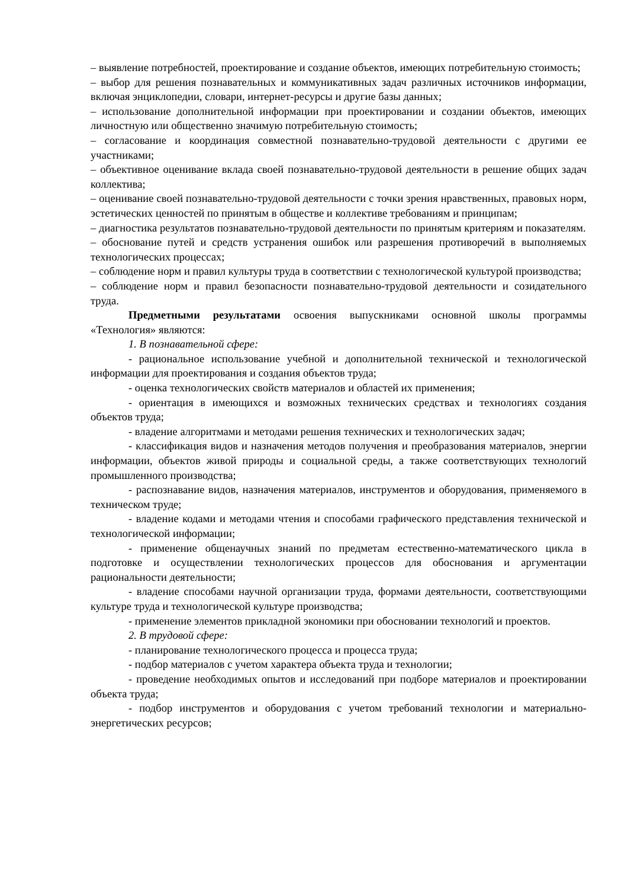– выявление потребностей, проектирование и создание объектов, имеющих потребительную стоимость;
– выбор для решения познавательных и коммуникативных задач различных источников информации, включая энциклопедии, словари, интернет-ресурсы и другие базы данных;
– использование дополнительной информации при проектировании и создании объектов, имеющих личностную или общественно значимую потребительную стоимость;
– согласование и координация совместной познавательно-трудовой деятельности с другими ее участниками;
– объективное оценивание вклада своей познавательно-трудовой деятельности в решение общих задач коллектива;
– оценивание своей познавательно-трудовой деятельности с точки зрения нравственных, правовых норм, эстетических ценностей по принятым в обществе и коллективе требованиям и принципам;
– диагностика результатов познавательно-трудовой деятельности по принятым критериям и показателям.
– обоснование путей и средств устранения ошибок или разрешения противоречий в выполняемых технологических процессах;
– соблюдение норм и правил культуры труда в соответствии с технологической культурой производства;
– соблюдение норм и правил безопасности познавательно-трудовой деятельности и созидательного труда.
Предметными результатами освоения выпускниками основной школы программы «Технология» являются:
1. В познавательной сфере:
- рациональное использование учебной и дополнительной технической и технологической информации для проектирования и создания объектов труда;
- оценка технологических свойств материалов и областей их применения;
- ориентация в имеющихся и возможных технических средствах и технологиях создания объектов труда;
- владение алгоритмами и методами решения технических и технологических задач;
- классификация видов и назначения методов получения и преобразования материалов, энергии информации, объектов живой природы и социальной среды, а также соответствующих технологий промышленного производства;
- распознавание видов, назначения материалов, инструментов и оборудования, применяемого в техническом труде;
- владение кодами и методами чтения и способами графического представления технической и технологической информации;
- применение общенаучных знаний по предметам естественно-математического цикла в подготовке и осуществлении технологических процессов для обоснования и аргументации рациональности деятельности;
- владение способами научной организации труда, формами деятельности, соответствующими культуре труда и технологической культуре производства;
- применение элементов прикладной экономики при обосновании технологий и проектов.
2. В трудовой сфере:
- планирование технологического процесса и процесса труда;
- подбор материалов с учетом характера объекта труда и технологии;
- проведение необходимых опытов и исследований при подборе материалов и проектировании объекта труда;
- подбор инструментов и оборудования с учетом требований технологии и материально-энергетических ресурсов;